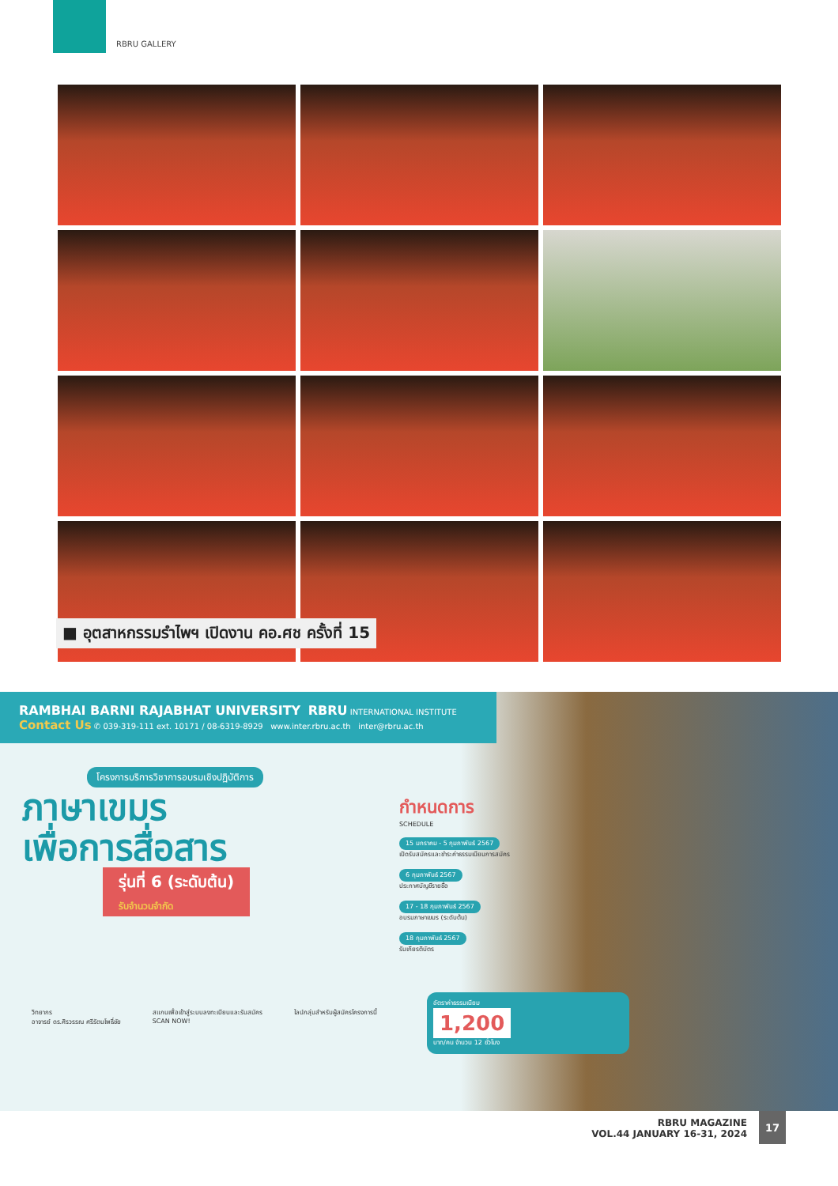RBRU GALLERY
■ อุตสาหกรรมรำไพฯ เปิดงาน คอ.ศช ครั้งที่ 15
RAMBHAI BARNI RAJABHAT UNIVERSITY RBRU INTERNATIONAL INSTITUTE
Contact Us ✆ 039-319-111 ext. 10171 / 08-6319-8929 www.inter.rbru.ac.th inter@rbru.ac.th
โครงการบริการวิชาการอบรมเชิงปฏิบัติการ
ภาษาเขมร
เพื่อการสื่อสาร
รุ่นที่ 6 (ระดับต้น)
รับจำนวนจำกัด
กำหนดการ
SCHEDULE
15 มกราคม - 5 กุมภาพันธ์ 2567
เปิดรับสมัครและชำระค่าธรรมเนียมการสมัคร
6 กุมภาพันธ์ 2567
ประกาศบัญชีรายชื่อ
17 - 18 กุมภาพันธ์ 2567
อบรมภาษาเขมร (ระดับต้น)
18 กุมภาพันธ์ 2567
รับเกียรติบัตร
อัตราค่าธรรมเนียม
1,200
บาท/คน จำนวน 12 ชั่วโมง
วิทยากร
อาจารย์ ดร.ศิรวรรณ ศรีรัตนโพธิ์ชัย
สแกนเพื่อเข้าสู่ระบบลงทะเบียนและรับสมัคร
SCAN NOW!
ไลน์กลุ่มสำหรับผู้สมัครโครงการนี้
RBRU MAGAZINE
VOL.44 JANUARY 16-31, 2024
17